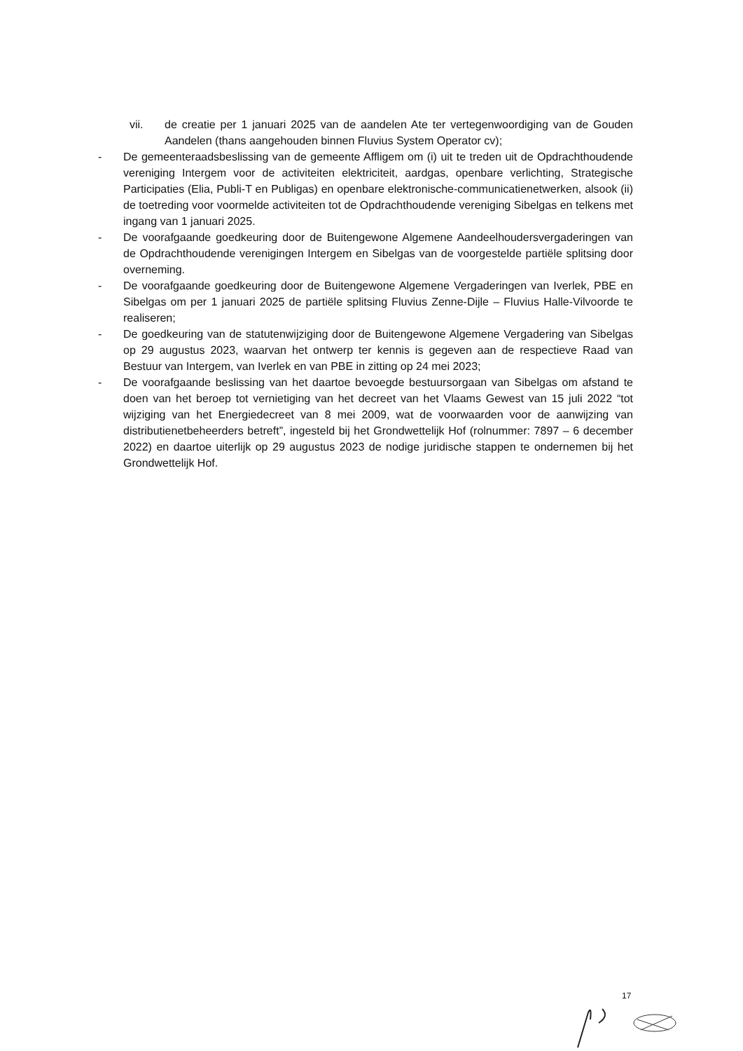vii. de creatie per 1 januari 2025 van de aandelen Ate ter vertegenwoordiging van de Gouden Aandelen (thans aangehouden binnen Fluvius System Operator cv);
- De gemeenteraadsbeslissing van de gemeente Affligem om (i) uit te treden uit de Opdrachthoudende vereniging Intergem voor de activiteiten elektriciteit, aardgas, openbare verlichting, Strategische Participaties (Elia, Publi-T en Publigas) en openbare elektronische-communicatienetwerken, alsook (ii) de toetreding voor voormelde activiteiten tot de Opdrachthoudende vereniging Sibelgas en telkens met ingang van 1 januari 2025.
- De voorafgaande goedkeuring door de Buitengewone Algemene Aandeelhoudersvergaderingen van de Opdrachthoudende verenigingen Intergem en Sibelgas van de voorgestelde partiële splitsing door overneming.
- De voorafgaande goedkeuring door de Buitengewone Algemene Vergaderingen van Iverlek, PBE en Sibelgas om per 1 januari 2025 de partiële splitsing Fluvius Zenne-Dijle – Fluvius Halle-Vilvoorde te realiseren;
- De goedkeuring van de statutenwijziging door de Buitengewone Algemene Vergadering van Sibelgas op 29 augustus 2023, waarvan het ontwerp ter kennis is gegeven aan de respectieve Raad van Bestuur van Intergem, van Iverlek en van PBE in zitting op 24 mei 2023;
- De voorafgaande beslissing van het daartoe bevoegde bestuursorgaan van Sibelgas om afstand te doen van het beroep tot vernietiging van het decreet van het Vlaams Gewest van 15 juli 2022 “tot wijziging van het Energiedecreet van 8 mei 2009, wat de voorwaarden voor de aanwijzing van distributienetbeheerders betreft”, ingesteld bij het Grondwettelijk Hof (rolnummer: 7897 – 6 december 2022) en daartoe uiterlijk op 29 augustus 2023 de nodige juridische stappen te ondernemen bij het Grondwettelijk Hof.
17